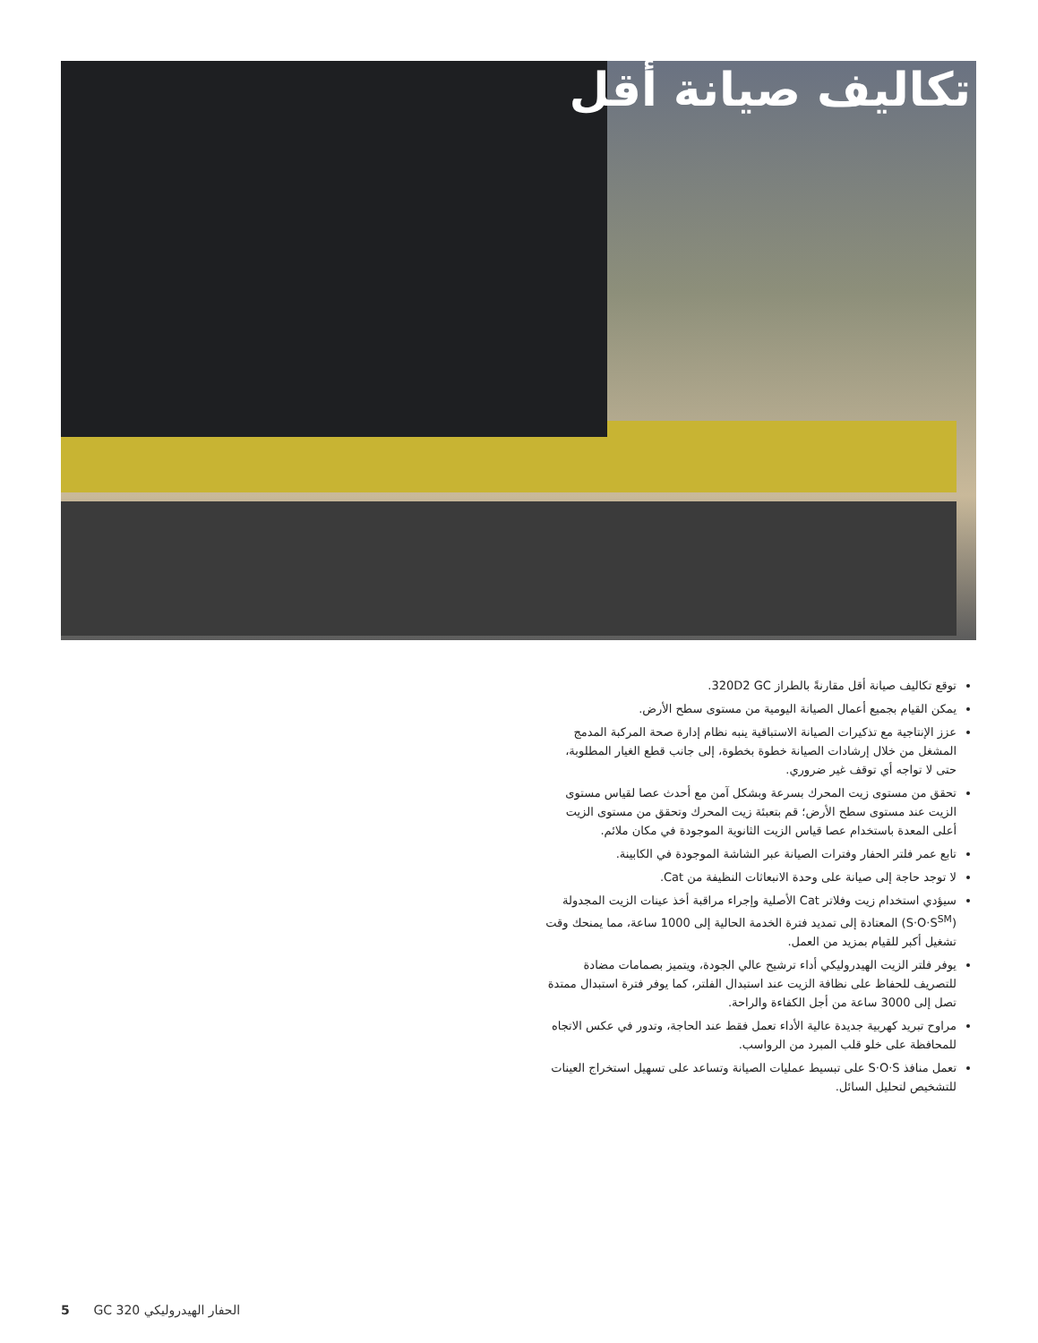تكاليف صيانة أقل
توقع تكاليف صيانة أقل مقارنةً بالطراز 320D2 GC.
يمكن القيام بجميع أعمال الصيانة اليومية من مستوى سطح الأرض.
عزز الإنتاجية مع تذكيرات الصيانة الاستباقية ينبه نظام إدارة صحة المركبة المدمج المشغل من خلال إرشادات الصيانة خطوة بخطوة، إلى جانب قطع الغيار المطلوبة، حتى لا تواجه أي توقف غير ضروري.
تحقق من مستوى زيت المحرك بسرعة وبشكل آمن مع أحدث عصا لقياس مستوى الزيت عند مستوى سطح الأرض؛ قم بتعبئة زيت المحرك وتحقق من مستوى الزيت أعلى المعدة باستخدام عصا قياس الزيت الثانوية الموجودة في مكان ملائم.
تابع عمر فلتر الحفار وفترات الصيانة عبر الشاشة الموجودة في الكابينة.
لا توجد حاجة إلى صيانة على وحدة الانبعاثات النظيفة من Cat.
سيؤدي استخدام زيت وفلاتر Cat الأصلية وإجراء مراقبة أخذ عينات الزيت المجدولة (S·O·S<sup>SM</sup>) المعتادة إلى تمديد فترة الخدمة الحالية إلى 1000 ساعة، مما يمنحك وقت تشغيل أكبر للقيام بمزيد من العمل.
يوفر فلتر الزيت الهيدروليكي أداء ترشيح عالي الجودة، ويتميز بصمامات مضادة للتصريف للحفاظ على نظافة الزيت عند استبدال الفلتر، كما يوفر فترة استبدال ممتدة تصل إلى 3000 ساعة من أجل الكفاءة والراحة.
مراوح تبريد كهربية جديدة عالية الأداء تعمل فقط عند الحاجة، وتدور في عكس الاتجاه للمحافظة على خلو قلب المبرد من الرواسب.
تعمل منافذ S·O·S على تبسيط عمليات الصيانة وتساعد على تسهيل استخراج العينات للتشخيص لتحليل السائل.
5 الحفار الهيدروليكي GC 320